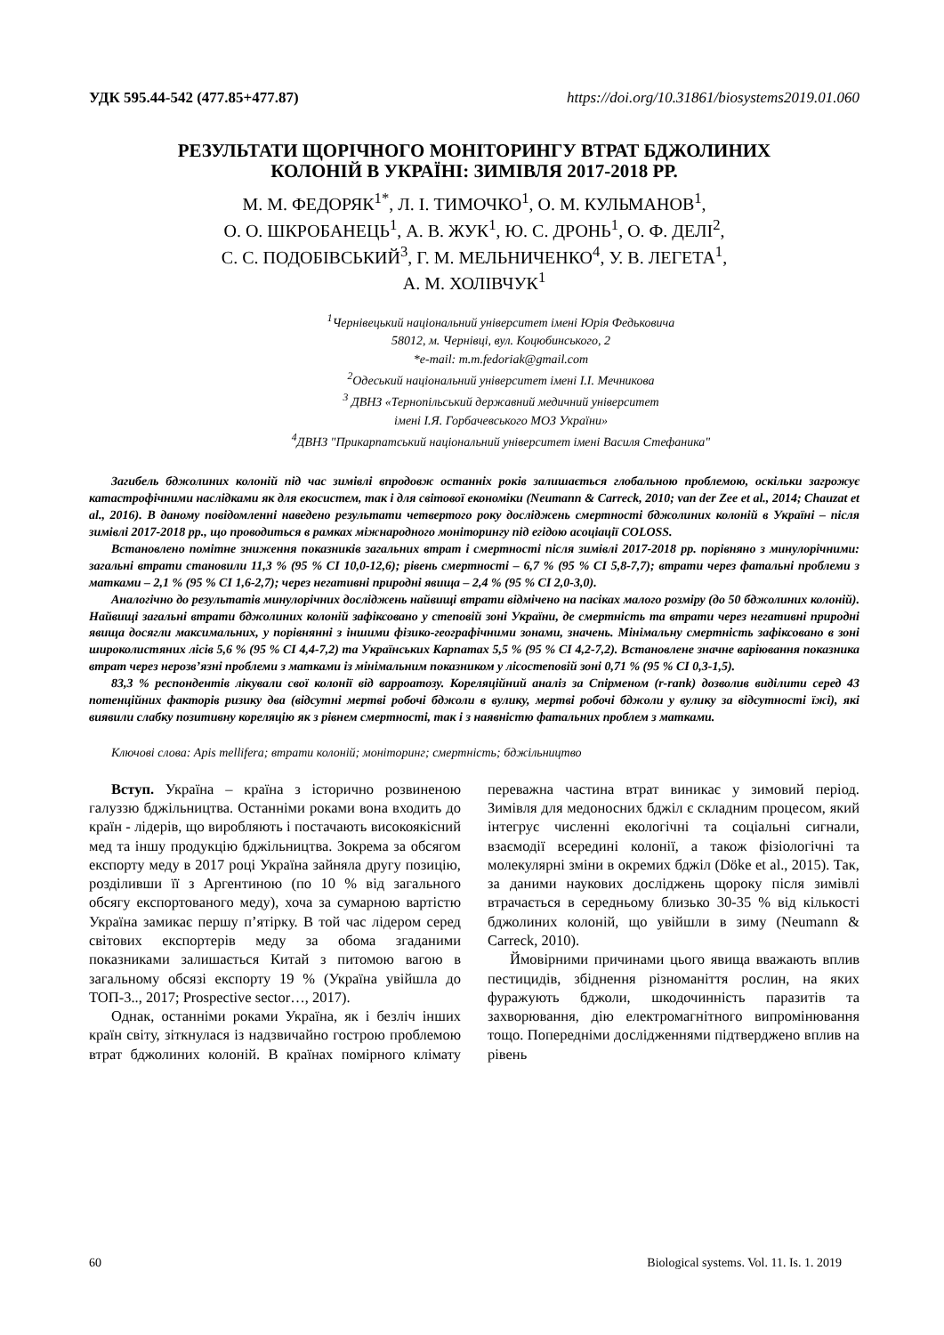УДК 595.44-542 (477.85+477.87) https://doi.org/10.31861/biosystems2019.01.060
РЕЗУЛЬТАТИ ЩОРІЧНОГО МОНІТОРИНГУ ВТРАТ БДЖОЛИНИХ
КОЛОНІЙ В УКРАЇНІ: ЗИМІВЛЯ 2017-2018 РР.
М. М. ФЕДОРЯК<sup>1*</sup>, Л. І. ТИМОЧКО<sup>1</sup>, О. М. КУЛЬМАНОВ<sup>1</sup>,
О. О. ШКРОБАНЕЦЬ<sup>1</sup>, А. В. ЖУК<sup>1</sup>, Ю. С. ДРОНЬ<sup>1</sup>, О. Ф. ДЕЛІ<sup>2</sup>,
С. С. ПОДОБІВСЬКИЙ<sup>3</sup>, Г. М. МЕЛЬНИЧЕНКО<sup>4</sup>, У. В. ЛЕГЕТА<sup>1</sup>,
А. М. ХОЛІВЧУК<sup>1</sup>
<sup>1</sup> Чернівецький національний університет імені Юрія Федьковича
58012, м. Чернівці, вул. Коцюбинського, 2
*e-mail: m.m.fedoriak@gmail.com
<sup>2</sup> Одеський національний університет імені І.І. Мечникова
<sup>3</sup> ДВНЗ «Тернопільський державний медичний університет
імені І.Я. Горбачевського МОЗ України»
<sup>4</sup> ДВНЗ "Прикарпатський національний університет імені Василя Стефаника"
Загибель бджолиних колоній під час зимівлі впродовж останніх років залишається глобальною проблемою, оскільки загрожує катастрофічними наслідками як для екосистем, так і для світової економіки (Neumann & Carreck, 2010; van der Zee et al., 2014; Chauzat et al., 2016). В даному повідомленні наведено результати четвертого року досліджень смертності бджолиних колоній в Україні – після зимівлі 2017-2018 рр., що проводиться в рамках міжнародного моніторингу під егідою асоціації COLOSS.
Встановлено помітне зниження показників загальних втрат і смертності після зимівлі 2017-2018 рр. порівняно з минулорічними: загальні втрати становили 11,3 % (95 % CI 10,0-12,6); рівень смертності – 6,7 % (95 % CI 5,8-7,7); втрати через фатальні проблеми з матками – 2,1 % (95 % CI 1,6-2,7); через негативні природні явища – 2,4 % (95 % CI 2,0-3,0).
Аналогічно до результатів минулорічних досліджень найвищі втрати відмічено на пасіках малого розміру (до 50 бджолиних колоній). Найвищі загальні втрати бджолиних колоній зафіксовано у степовій зоні України, де смертність та втрати через негативні природні явища досягли максимальних, у порівнянні з іншими фізико-географічними зонами, значень. Мінімальну смертність зафіксовано в зоні широколистяних лісів 5,6 % (95 % CI 4,4-7,2) та Українських Карпатах 5,5 % (95 % CI 4,2-7,2). Встановлене значне варіювання показника втрат через нерозв’язні проблеми з матками із мінімальним показником у лісостеповій зоні 0,71 % (95 % CI 0,3-1,5).
83,3 % респондентів лікували свої колонії від варроатозу. Кореляційний аналіз за Спірменом (r-rank) дозволив виділити серед 43 потенційних факторів ризику два (відсутні мертві робочі бджоли в вулику, мертві робочі бджоли у вулику за відсутності їжі), які виявили слабку позитивну кореляцію як з рівнем смертності, так і з наявністю фатальних проблем з матками.
Ключові слова: Apis mellifera; втрати колоній; моніторинг; смертність; бджільництво
Вступ. Україна – країна з історично розвиненою галуззю бджільництва. Останніми роками вона входить до країн - лідерів, що виробляють і постачають високоякісний мед та іншу продукцію бджільництва. Зокрема за обсягом експорту меду в 2017 році Україна зайняла другу позицію, розділивши її з Аргентиною (по 10 % від загального обсягу експортованого меду), хоча за сумарною вартістю Україна замикає першу п’ятірку. В той час лідером серед світових експортерів меду за обома згаданими показниками залишається Китай з питомою вагою в загальному обсязі експорту 19 % (Україна увійшла до ТОП-3.., 2017; Prospective sector…, 2017).
Однак, останніми роками Україна, як і безліч інших країн світу, зіткнулася із надзвичайно гострою проблемою втрат бджолиних колоній. В країнах помірного клімату переважна частина втрат виникає у зимовий період. Зимівля для медоносних бджіл є складним процесом, який інтегрує численні екологічні та соціальні сигнали, взаємодії всередині колонії, а також фізіологічні та молекулярні зміни в окремих бджіл (Döke et al., 2015). Так, за даними наукових досліджень щороку після зимівлі втрачається в середньому близько 30-35 % від кількості бджолиних колоній, що увійшли в зиму (Neumann & Carreck, 2010).
Ймовірними причинами цього явища вважають вплив пестицидів, збіднення різноманіття рослин, на яких фуражують бджоли, шкодочинність паразитів та захворювання, дію електромагнітного випромінювання тощо. Попередніми дослідженнями підтверджено вплив на рівень
60 Biological systems. Vol. 11. Is. 1. 2019